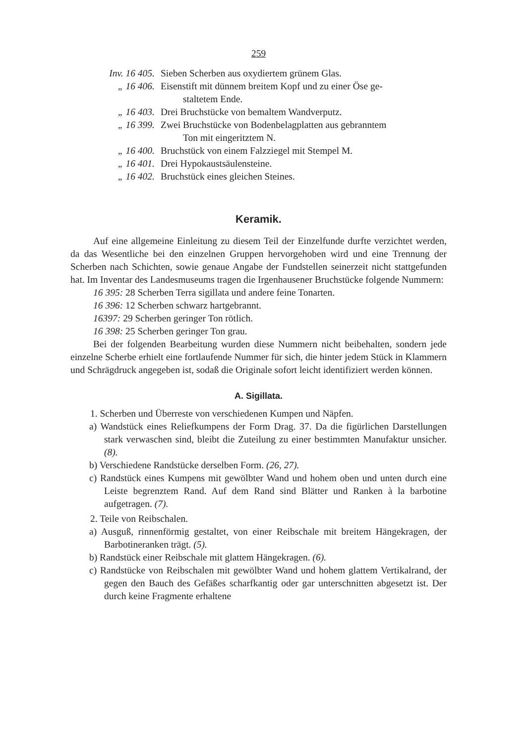259
Inv. 16 405. Sieben Scherben aus oxydiertem grünem Glas.
„ 16 406. Eisenstift mit dünnem breitem Kopf und zu einer Öse ge-
staltetem Ende.
„ 16 403. Drei Bruchstücke von bemaltem Wandverputz.
„ 16 399. Zwei Bruchstücke von Bodenbelagplatten aus gebranntem
Ton mit eingeritztem N.
„ 16 400. Bruchstück von einem Falzziegel mit Stempel M.
„ 16 401. Drei Hypokaustsäulensteine.
„ 16 402. Bruchstück eines gleichen Steines.
Keramik.
Auf eine allgemeine Einleitung zu diesem Teil der Einzelfunde durfte verzichtet werden, da das Wesentliche bei den einzelnen Gruppen hervorgehoben wird und eine Trennung der Scherben nach Schichten, sowie genaue Angabe der Fundstellen seinerzeit nicht stattgefunden hat. Im Inventar des Landesmuseums tragen die Irgenhausener Bruchstücke folgende Nummern:
16 395: 28 Scherben Terra sigillata und andere feine Tonarten.
16 396: 12 Scherben schwarz hartgebrannt.
16397: 29 Scherben geringer Ton rötlich.
16 398: 25 Scherben geringer Ton grau.
Bei der folgenden Bearbeitung wurden diese Nummern nicht beibehalten, sondern jede einzelne Scherbe erhielt eine fortlaufende Nummer für sich, die hinter jedem Stück in Klammern und Schrägdruck angegeben ist, sodaß die Originale sofort leicht identifiziert werden können.
A. Sigillata.
1. Scherben und Überreste von verschiedenen Kumpen und Näpfen.
a) Wandstück eines Reliefkumpens der Form Drag. 37. Da die figürlichen Darstellungen stark verwaschen sind, bleibt die Zuteilung zu einer bestimmten Manufaktur unsicher. (8).
b) Verschiedene Randstücke derselben Form. (26, 27).
c) Randstück eines Kumpens mit gewölbter Wand und hohem oben und unten durch eine Leiste begrenztem Rand. Auf dem Rand sind Blätter und Ranken à la barbotine aufgetragen. (7).
2. Teile von Reibschalen.
a) Ausguß, rinnenförmig gestaltet, von einer Reibschale mit breitem Hängekragen, der Barbotineranken trägt. (5).
b) Randstück einer Reibschale mit glattem Hängekragen. (6).
c) Randstücke von Reibschalen mit gewölbter Wand und hohem glattem Vertikalrand, der gegen den Bauch des Gefäßes scharfkantig oder gar unterschnitten abgesetzt ist. Der durch keine Fragmente erhaltene